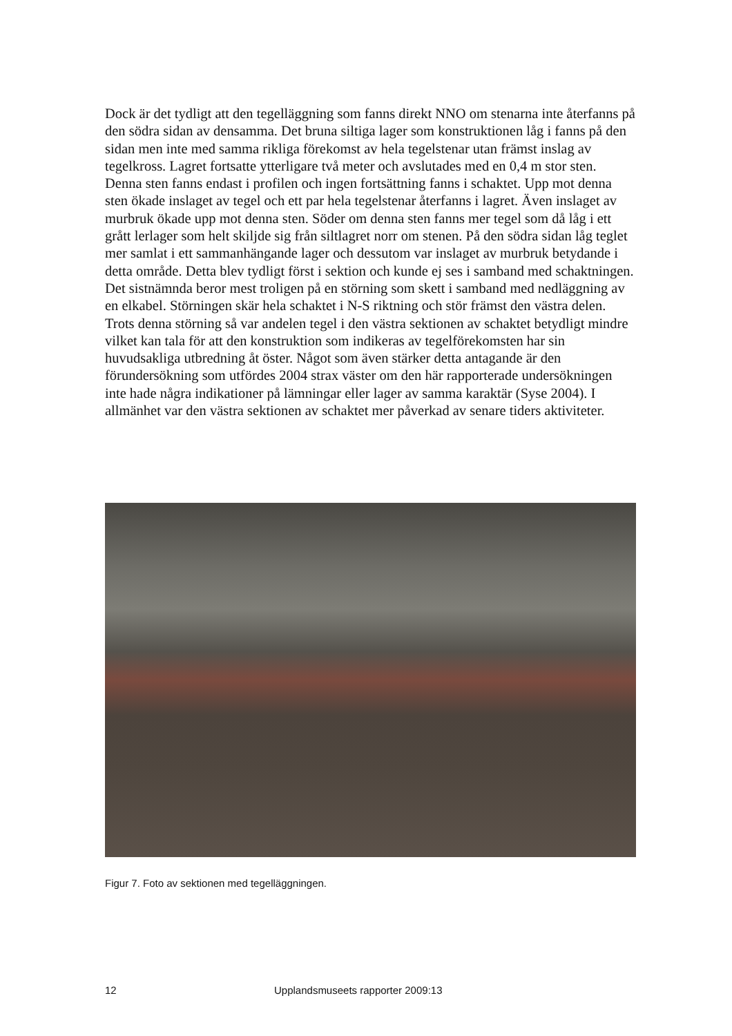Dock är det tydligt att den tegelläggning som fanns direkt NNO om stenarna inte återfanns på den södra sidan av densamma. Det bruna siltiga lager som konstruktionen låg i fanns på den sidan men inte med samma rikliga förekomst av hela tegelstenar utan främst inslag av tegelkross. Lagret fortsatte ytterligare två meter och avslutades med en 0,4 m stor sten. Denna sten fanns endast i profilen och ingen fortsättning fanns i schaktet. Upp mot denna sten ökade inslaget av tegel och ett par hela tegelstenar återfanns i lagret. Även inslaget av murbruk ökade upp mot denna sten. Söder om denna sten fanns mer tegel som då låg i ett grått lerlager som helt skiljde sig från siltlagret norr om stenen. På den södra sidan låg teglet mer samlat i ett sammanhängande lager och dessutom var inslaget av murbruk betydande i detta område. Detta blev tydligt först i sektion och kunde ej ses i samband med schaktningen. Det sistnämnda beror mest troligen på en störning som skett i samband med nedläggning av en elkabel. Störningen skär hela schaktet i N-S riktning och stör främst den västra delen. Trots denna störning så var andelen tegel i den västra sektionen av schaktet betydligt mindre vilket kan tala för att den konstruktion som indikeras av tegelförekomsten har sin huvudsakliga utbredning åt öster. Något som även stärker detta antagande är den förundersökning som utfördes 2004 strax väster om den här rapporterade undersökningen inte hade några indikationer på lämningar eller lager av samma karaktär (Syse 2004). I allmänhet var den västra sektionen av schaktet mer påverkad av senare tiders aktiviteter.
Figur 7. Foto av sektionen med tegelläggningen.
12 Upplandsmuseets rapporter 2009:13